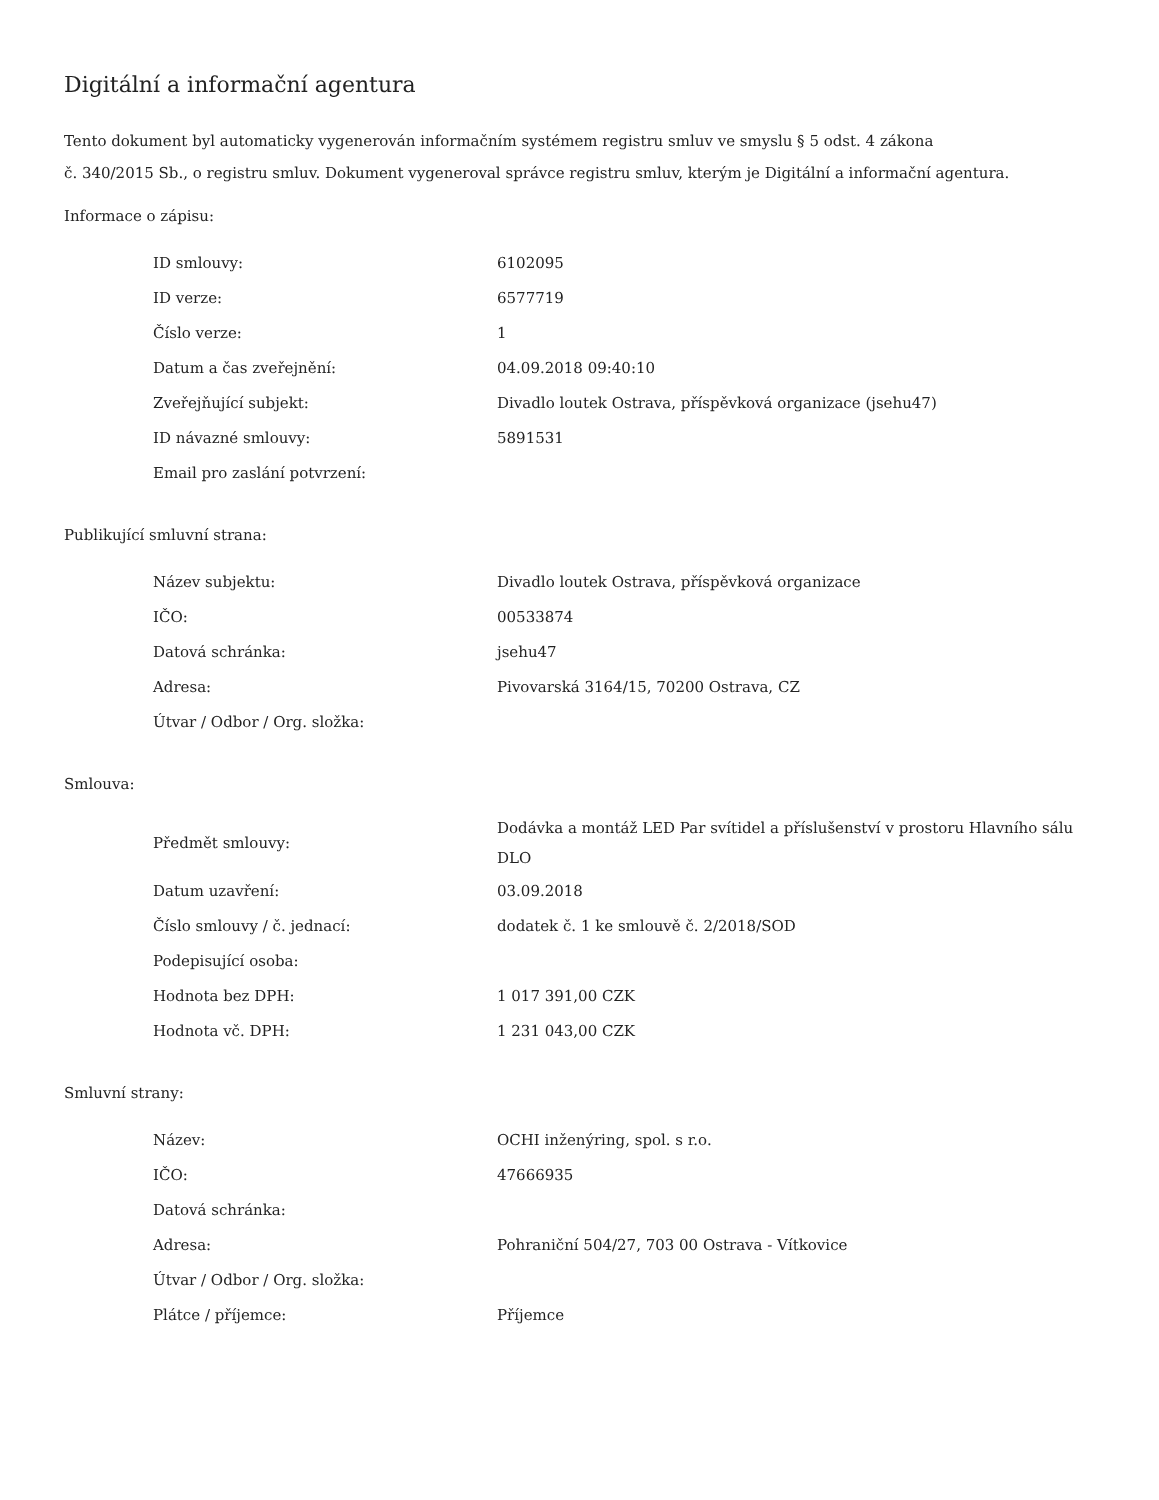Digitální a informační agentura
Tento dokument byl automaticky vygenerován informačním systémem registru smluv ve smyslu § 5 odst. 4 zákona
č. 340/2015 Sb., o registru smluv. Dokument vygeneroval správce registru smluv, kterým je Digitální a informační agentura.
Informace o zápisu:
| ID smlouvy: | 6102095 |
| ID verze: | 6577719 |
| Číslo verze: | 1 |
| Datum a čas zveřejnění: | 04.09.2018 09:40:10 |
| Zveřejňující subjekt: | Divadlo loutek Ostrava, příspěvková organizace (jsehu47) |
| ID návazné smlouvy: | 5891531 |
| Email pro zaslání potvrzení: | |
Publikující smluvní strana:
| Název subjektu: | Divadlo loutek Ostrava, příspěvková organizace |
| IČO: | 00533874 |
| Datová schránka: | jsehu47 |
| Adresa: | Pivovarská 3164/15, 70200 Ostrava, CZ |
| Útvar / Odbor / Org. složka: | |
Smlouva:
| Předmět smlouvy: | Dodávka a montáž LED Par svítidel a příslušenství v prostoru Hlavního sálu DLO |
| Datum uzavření: | 03.09.2018 |
| Číslo smlouvy / č. jednací: | dodatek č. 1 ke smlouvě č. 2/2018/SOD |
| Podepisující osoba: | |
| Hodnota bez DPH: | 1 017 391,00 CZK |
| Hodnota vč. DPH: | 1 231 043,00 CZK |
Smluvní strany:
| Název: | OCHI inženýring, spol. s r.o. |
| IČO: | 47666935 |
| Datová schránka: | |
| Adresa: | Pohraniční 504/27, 703 00 Ostrava - Vítkovice |
| Útvar / Odbor / Org. složka: | |
| Plátce / příjemce: | Příjemce |